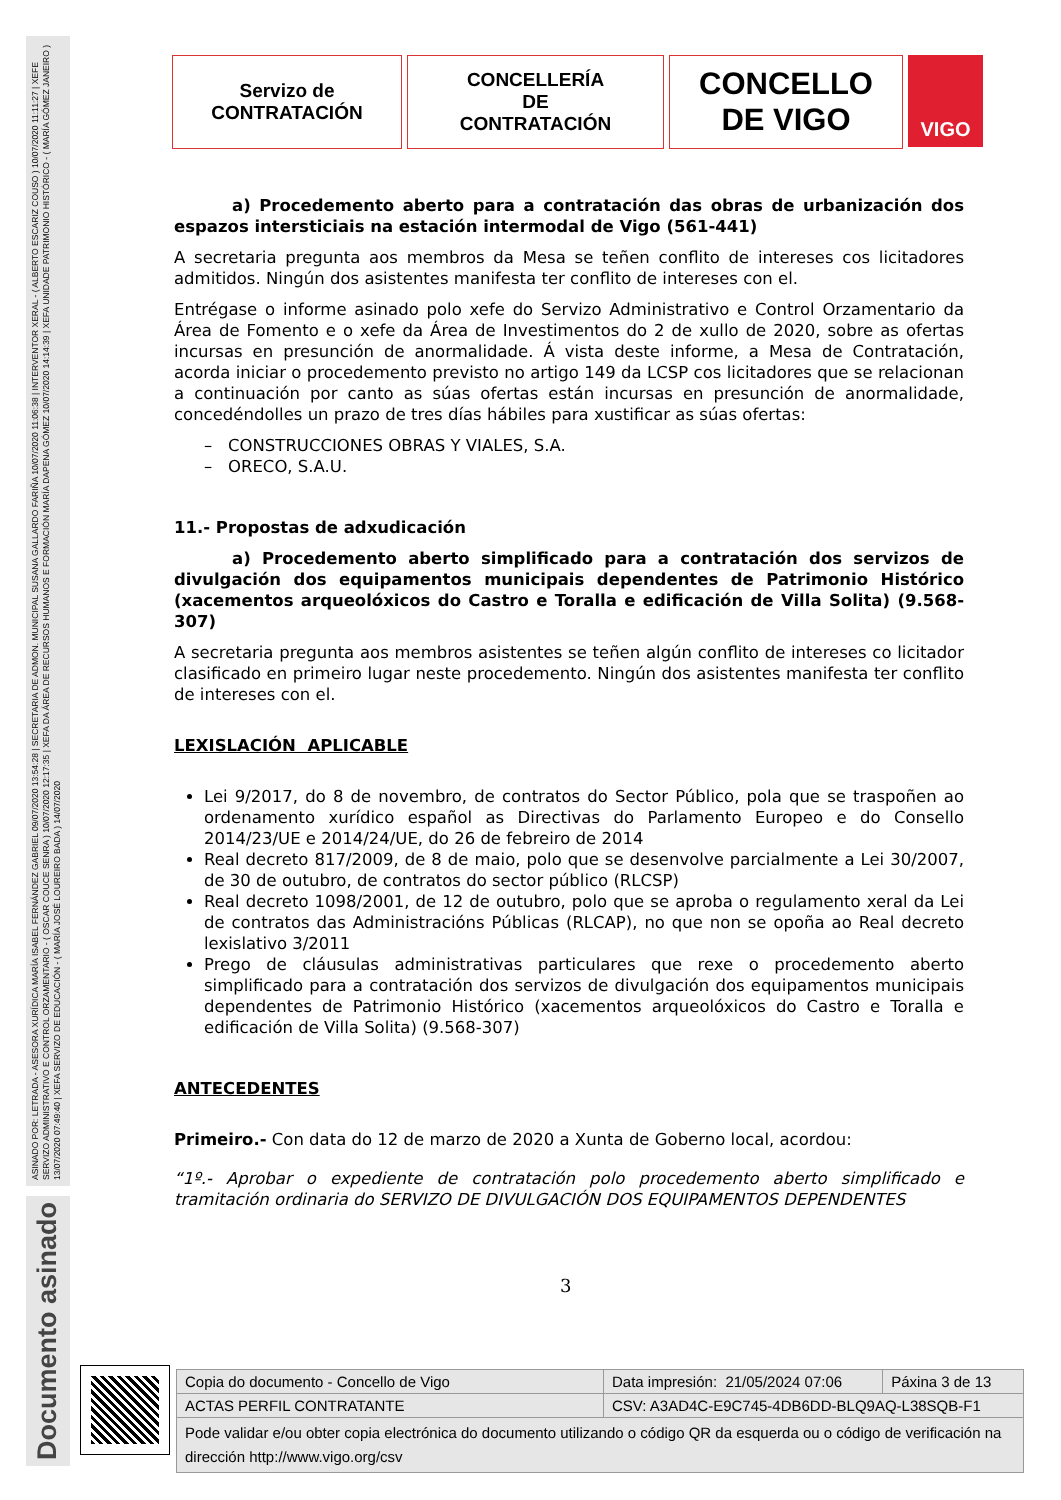ASINADO POR: LETRADA - ASESORA XURÍDICA MARÍA ISABEL FERNÁNDEZ GABRIEL 09/07/2020 13:54:28 | SECRETARIA DE ADMON. MUNICIPAL SUSANA GALLARDO FARIÑA 10/07/2020 11:06:38 | INTERVENTOR XERAL - ( ALBERTO ESCARIZ COUSO ) 10/07/2020 11:11:27 | XEFE SERVIZO ADMINISTRATIVO E CONTROL ORZAMENTARIO - ( OSCAR COUCE SENRA ) 10/07/2020 12:17:35 | XEFA DA ÁREA DE RECURSOS HUMANOS E FORMACIÓN MARÍA DAPENA GÓMEZ 10/07/2020 14:14:39 | XEFA UNIDADE PATRIMONIO HISTÓRICO - ( MARÍA GÓMEZ JANEIRO ) 13/07/2020 07:49:40 | XEFA SERVIZO DE EDUCACIÓN - ( MARÍA JOSÉ LOUREIRO BADA ) 14/07/2020
Documento asinado
Servizo de
CONTRATACIÓN
CONCELLERÍA
DE
CONTRATACIÓN
CONCELLO
DE VIGO
VIGO
a) Procedemento aberto para a contratación das obras de urbanización dos espazos intersticiais na estación intermodal de Vigo (561-441)
A secretaria pregunta aos membros da Mesa se teñen conflito de intereses cos licitadores admitidos. Ningún dos asistentes manifesta ter conflito de intereses con el.
Entrégase o informe asinado polo xefe do Servizo Administrativo e Control Orzamentario da Área de Fomento e o xefe da Área de Investimentos do 2 de xullo de 2020, sobre as ofertas incursas en presunción de anormalidade. Á vista deste informe, a Mesa de Contratación, acorda iniciar o procedemento previsto no artigo 149 da LCSP cos licitadores que se relacionan a continuación por canto as súas ofertas están incursas en presunción de anormalidade, concedéndolles un prazo de tres días hábiles para xustificar as súas ofertas:
– CONSTRUCCIONES OBRAS Y VIALES, S.A.
– ORECO, S.A.U.
11.- Propostas de adxudicación
a) Procedemento aberto simplificado para a contratación dos servizos de divulgación dos equipamentos municipais dependentes de Patrimonio Histórico (xacementos arqueolóxicos do Castro e Toralla e edificación de Villa Solita) (9.568-307)
A secretaria pregunta aos membros asistentes se teñen algún conflito de intereses co licitador clasificado en primeiro lugar neste procedemento. Ningún dos asistentes manifesta ter conflito de intereses con el.
LEXISLACIÓN APLICABLE
Lei 9/2017, do 8 de novembro, de contratos do Sector Público, pola que se traspoñen ao ordenamento xurídico español as Directivas do Parlamento Europeo e do Consello 2014/23/UE e 2014/24/UE, do 26 de febreiro de 2014
Real decreto 817/2009, de 8 de maio, polo que se desenvolve parcialmente a Lei 30/2007, de 30 de outubro, de contratos do sector público (RLCSP)
Real decreto 1098/2001, de 12 de outubro, polo que se aproba o regulamento xeral da Lei de contratos das Administracións Públicas (RLCAP), no que non se opoña ao Real decreto lexislativo 3/2011
Prego de cláusulas administrativas particulares que rexe o procedemento aberto simplificado para a contratación dos servizos de divulgación dos equipamentos municipais dependentes de Patrimonio Histórico (xacementos arqueolóxicos do Castro e Toralla e edificación de Villa Solita) (9.568-307)
ANTECEDENTES
Primeiro.- Con data do 12 de marzo de 2020 a Xunta de Goberno local, acordou:
“1º.- Aprobar o expediente de contratación polo procedemento aberto simplificado e tramitación ordinaria do SERVIZO DE DIVULGACIÓN DOS EQUIPAMENTOS DEPENDENTES
3
| Copia do documento - Concello de Vigo | Data impresión: 21/05/2024 07:06 | Páxina 3 de 13 |
| ACTAS PERFIL CONTRATANTE | CSV: A3AD4C-E9C745-4DB6DD-BLQ9AQ-L38SQB-F1 | |
| Pode validar e/ou obter copia electrónica do documento utilizando o código QR da esquerda ou o código de verificación na dirección http://www.vigo.org/csv | | |